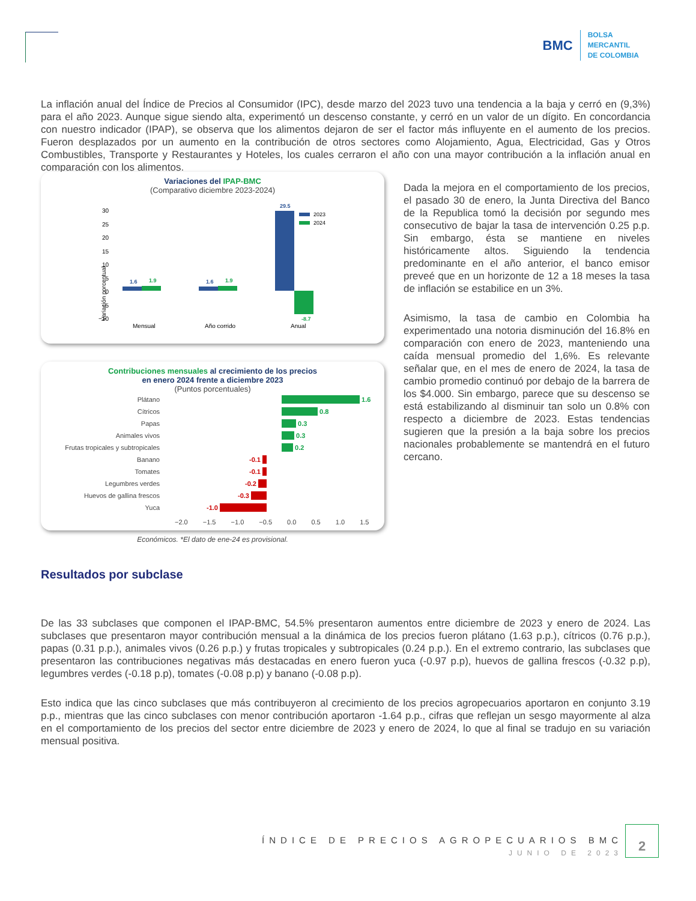BMC
BOLSA
MERCANTIL
DE COLOMBIA
La inflación anual del Índice de Precios al Consumidor (IPC), desde marzo del 2023 tuvo una tendencia a la baja y cerró en (9,3%) para el año 2023. Aunque sigue siendo alta, experimentó un descenso constante, y cerró en un valor de un dígito. En concordancia con nuestro indicador (IPAP), se observa que los alimentos dejaron de ser el factor más influyente en el aumento de los precios. Fueron desplazados por un aumento en la contribución de otros sectores como Alojamiento, Agua, Electricidad, Gas y Otros Combustibles, Transporte y Restaurantes y Hoteles, los cuales cerraron el año con una mayor contribución a la inflación anual en comparación con los alimentos.
Variaciones del IPAP-BMC
(Comparativo diciembre 2023-2024)
Variación porcentual
30
25
20
15
10
5
0
−5
−10
1.6
1.9
1.6
1.9
29.5
-8.7
Mensual
Año corrido
Anual
2023
2024
Contribuciones mensuales al crecimiento de los precios
en enero 2024 frente a diciembre 2023
(Puntos porcentuales)
Plátano 1.6
Cítricos 0.8
Papas 0.3
Animales vivos 0.3
Frutas tropicales y subtropicales 0.2
Banano -0.1
Tomates -0.1
Legumbres verdes -0.2
Huevos de gallina frescos -0.3
Yuca -1.0
−2.0 −1.5 −1.0 −0.5 0.0 0.5 1.0 1.5
Económicos. *El dato de ene-24 es provisional.
Dada la mejora en el comportamiento de los precios, el pasado 30 de enero, la Junta Directiva del Banco de la Republica tomó la decisión por segundo mes consecutivo de bajar la tasa de intervención 0.25 p.p. Sin embargo, ésta se mantiene en niveles históricamente altos. Siguiendo la tendencia predominante en el año anterior, el banco emisor preveé que en un horizonte de 12 a 18 meses la tasa de inflación se estabilice en un 3%.
Asimismo, la tasa de cambio en Colombia ha experimentado una notoria disminución del 16.8% en comparación con enero de 2023, manteniendo una caída mensual promedio del 1,6%. Es relevante señalar que, en el mes de enero de 2024, la tasa de cambio promedio continuó por debajo de la barrera de los $4.000. Sin embargo, parece que su descenso se está estabilizando al disminuir tan solo un 0.8% con respecto a diciembre de 2023. Estas tendencias sugieren que la presión a la baja sobre los precios nacionales probablemente se mantendrá en el futuro cercano.
Resultados por subclase
De las 33 subclases que componen el IPAP-BMC, 54.5% presentaron aumentos entre diciembre de 2023 y enero de 2024. Las subclases que presentaron mayor contribución mensual a la dinámica de los precios fueron plátano (1.63 p.p.), cítricos (0.76 p.p.), papas (0.31 p.p.), animales vivos (0.26 p.p.) y frutas tropicales y subtropicales (0.24 p.p.). En el extremo contrario, las subclases que presentaron las contribuciones negativas más destacadas en enero fueron yuca (-0.97 p.p), huevos de gallina frescos (-0.32 p.p), legumbres verdes (-0.18 p.p), tomates (-0.08 p.p) y banano (-0.08 p.p).
Esto indica que las cinco subclases que más contribuyeron al crecimiento de los precios agropecuarios aportaron en conjunto 3.19 p.p., mientras que las cinco subclases con menor contribución aportaron -1.64 p.p., cifras que reflejan un sesgo mayormente al alza en el comportamiento de los precios del sector entre diciembre de 2023 y enero de 2024, lo que al final se tradujo en su variación mensual positiva.
ÍNDICE DE PRECIOS AGROPECUARIOS BMC
JUNIO DE 2023
2